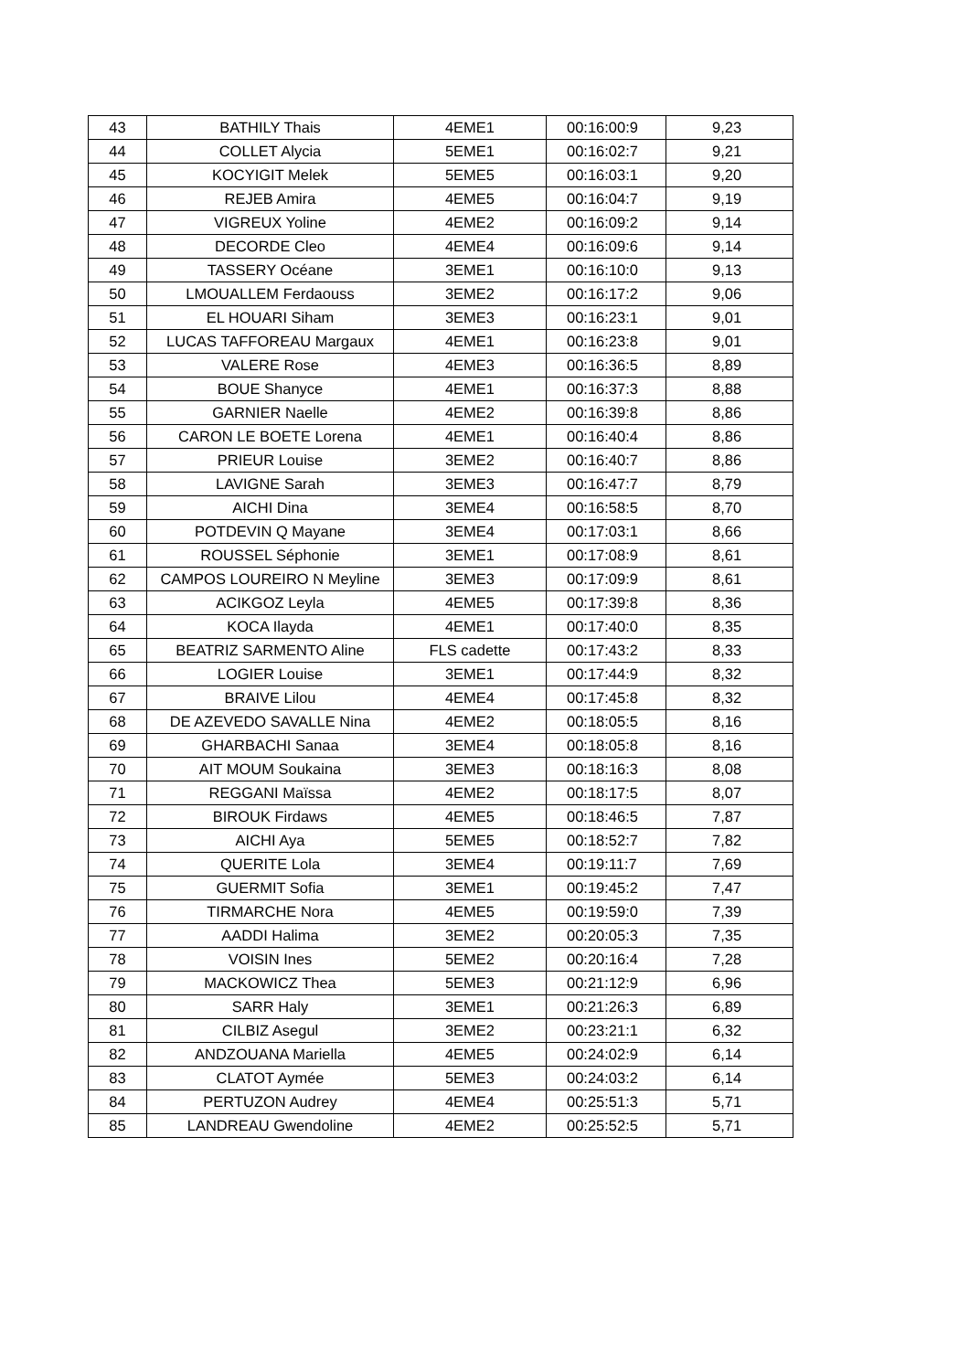| 43 | BATHILY Thais | 4EME1 | 00:16:00:9 | 9,23 |
| 44 | COLLET Alycia | 5EME1 | 00:16:02:7 | 9,21 |
| 45 | KOCYIGIT Melek | 5EME5 | 00:16:03:1 | 9,20 |
| 46 | REJEB Amira | 4EME5 | 00:16:04:7 | 9,19 |
| 47 | VIGREUX Yoline | 4EME2 | 00:16:09:2 | 9,14 |
| 48 | DECORDE Cleo | 4EME4 | 00:16:09:6 | 9,14 |
| 49 | TASSERY Océane | 3EME1 | 00:16:10:0 | 9,13 |
| 50 | LMOUALLEM Ferdaouss | 3EME2 | 00:16:17:2 | 9,06 |
| 51 | EL HOUARI Siham | 3EME3 | 00:16:23:1 | 9,01 |
| 52 | LUCAS TAFFOREAU Margaux | 4EME1 | 00:16:23:8 | 9,01 |
| 53 | VALERE Rose | 4EME3 | 00:16:36:5 | 8,89 |
| 54 | BOUE Shanyce | 4EME1 | 00:16:37:3 | 8,88 |
| 55 | GARNIER Naelle | 4EME2 | 00:16:39:8 | 8,86 |
| 56 | CARON LE BOETE Lorena | 4EME1 | 00:16:40:4 | 8,86 |
| 57 | PRIEUR Louise | 3EME2 | 00:16:40:7 | 8,86 |
| 58 | LAVIGNE Sarah | 3EME3 | 00:16:47:7 | 8,79 |
| 59 | AICHI Dina | 3EME4 | 00:16:58:5 | 8,70 |
| 60 | POTDEVIN Q Mayane | 3EME4 | 00:17:03:1 | 8,66 |
| 61 | ROUSSEL Séphonie | 3EME1 | 00:17:08:9 | 8,61 |
| 62 | CAMPOS LOUREIRO N Meyline | 3EME3 | 00:17:09:9 | 8,61 |
| 63 | ACIKGOZ Leyla | 4EME5 | 00:17:39:8 | 8,36 |
| 64 | KOCA Ilayda | 4EME1 | 00:17:40:0 | 8,35 |
| 65 | BEATRIZ SARMENTO Aline | FLS cadette | 00:17:43:2 | 8,33 |
| 66 | LOGIER Louise | 3EME1 | 00:17:44:9 | 8,32 |
| 67 | BRAIVE Lilou | 4EME4 | 00:17:45:8 | 8,32 |
| 68 | DE AZEVEDO SAVALLE Nina | 4EME2 | 00:18:05:5 | 8,16 |
| 69 | GHARBACHI Sanaa | 3EME4 | 00:18:05:8 | 8,16 |
| 70 | AIT MOUM Soukaina | 3EME3 | 00:18:16:3 | 8,08 |
| 71 | REGGANI Maïssa | 4EME2 | 00:18:17:5 | 8,07 |
| 72 | BIROUK Firdaws | 4EME5 | 00:18:46:5 | 7,87 |
| 73 | AICHI Aya | 5EME5 | 00:18:52:7 | 7,82 |
| 74 | QUERITE Lola | 3EME4 | 00:19:11:7 | 7,69 |
| 75 | GUERMIT Sofia | 3EME1 | 00:19:45:2 | 7,47 |
| 76 | TIRMARCHE Nora | 4EME5 | 00:19:59:0 | 7,39 |
| 77 | AADDI Halima | 3EME2 | 00:20:05:3 | 7,35 |
| 78 | VOISIN Ines | 5EME2 | 00:20:16:4 | 7,28 |
| 79 | MACKOWICZ Thea | 5EME3 | 00:21:12:9 | 6,96 |
| 80 | SARR Haly | 3EME1 | 00:21:26:3 | 6,89 |
| 81 | CILBIZ Asegul | 3EME2 | 00:23:21:1 | 6,32 |
| 82 | ANDZOUANA Mariella | 4EME5 | 00:24:02:9 | 6,14 |
| 83 | CLATOT Aymée | 5EME3 | 00:24:03:2 | 6,14 |
| 84 | PERTUZON Audrey | 4EME4 | 00:25:51:3 | 5,71 |
| 85 | LANDREAU Gwendoline | 4EME2 | 00:25:52:5 | 5,71 |